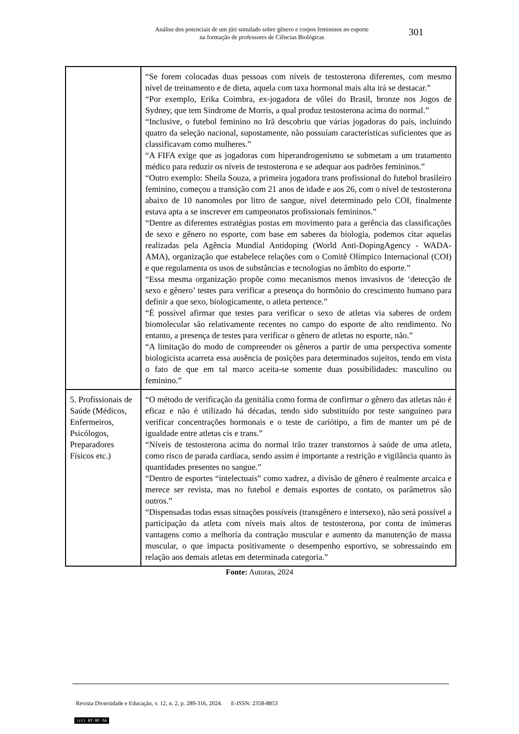Análise dos potenciais de um júri simulado sobre gênero e corpos femininos no esporte
na formação de professores de Ciências Biológicas
301
| | “Se forem colocadas duas pessoas com níveis de testosterona diferentes, com mesmo nível de treinamento e de dieta, aquela com taxa hormonal mais alta irá se destacar.” “Por exemplo, Erika Coimbra, ex-jogadora de vôlei do Brasil, bronze nos Jogos de Sydney, que tem Síndrome de Morris, a qual produz testosterona acima do normal.” “Inclusive, o futebol feminino no Irã descobriu que várias jogadoras do país, incluindo quatro da seleção nacional, supostamente, não possuíam características suficientes que as classificavam como mulheres.” “A FIFA exige que as jogadoras com hiperandrogenismo se submetam a um tratamento médico para reduzir os níveis de testosterona e se adequar aos padrões femininos.” “Outro exemplo: Sheila Souza, a primeira jogadora trans profissional do futebol brasileiro feminino, começou a transição com 21 anos de idade e aos 26, com o nível de testosterona abaixo de 10 nanomoles por litro de sangue, nível determinado pelo COI, finalmente estava apta a se inscrever em campeonatos profissionais femininos.” “Dentre as diferentes estratégias postas em movimento para a gerência das classificações de sexo e gênero no esporte, com base em saberes da biologia, podemos citar aquelas realizadas pela Agência Mundial Antidoping (World Anti-DopingAgency - WADA-AMA), organização que estabelece relações com o Comitê Olímpico Internacional (COI) e que regulamenta os usos de substâncias e tecnologias no âmbito do esporte.” “Essa mesma organização propõe como mecanismos menos invasivos de ‘detecção de sexo e gênero’ testes para verificar a presença do hormônio do crescimento humano para definir a que sexo, biologicamente, o atleta pertence.” “É possível afirmar que testes para verificar o sexo de atletas via saberes de ordem biomolecular são relativamente recentes no campo do esporte de alto rendimento. No entanto, a presença de testes para verificar o gênero de atletas no esporte, não.” “A limitação do modo de compreender os gêneros a partir de uma perspectiva somente biologicista acarreta essa ausência de posições para determinados sujeitos, tendo em vista o fato de que em tal marco aceita-se somente duas possibilidades: masculino ou feminino.” |
| 5. Profissionais de Saúde (Médicos, Enfermeiros, Psicólogos, Preparadores Físicos etc.) | “O método de verificação da genitália como forma de confirmar o gênero das atletas não é eficaz e não é utilizado há décadas, tendo sido substituído por teste sanguíneo para verificar concentrações hormonais e o teste de cariótipo, a fim de manter um pé de igualdade entre atletas cis e trans.” “Níveis de testosterona acima do normal irão trazer transtornos à saúde de uma atleta, como risco de parada cardíaca, sendo assim é importante a restrição e vigilância quanto às quantidades presentes no sangue.” “Dentro de esportes “intelectuais” como xadrez, a divisão de gênero é realmente arcaica e merece ser revista, mas no futebol e demais esportes de contato, os parâmetros são outros.” “Dispensadas todas essas situações possíveis (transgênero e intersexo), não será possível a participação da atleta com níveis mais altos de testosterona, por conta de inúmeras vantagens como a melhoria da contração muscular e aumento da manutenção de massa muscular, o que impacta positivamente o desempenho esportivo, se sobressaindo em relação aos demais atletas em determinada categoria.” |
Fonte: Autoras, 2024
Revista Diversidade e Educação, v. 12, n. 2, p. 289-316, 2024. E-ISSN: 2358-8853
(cc) BY-NC-SA